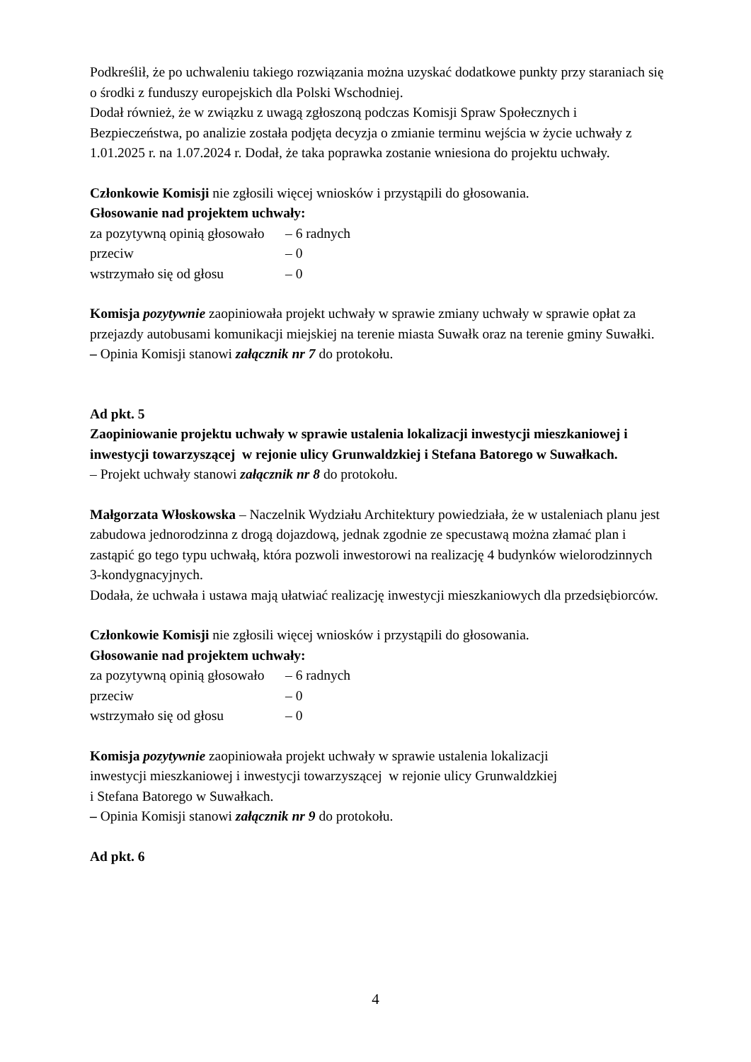Podkreślił, że po uchwaleniu takiego rozwiązania można uzyskać dodatkowe punkty przy staraniach się o środki z funduszy europejskich dla Polski Wschodniej.
Dodał również, że w związku z uwagą zgłoszoną podczas Komisji Spraw Społecznych i Bezpieczeństwa, po analizie została podjęta decyzja o zmianie terminu wejścia w życie uchwały z 1.01.2025 r. na 1.07.2024 r. Dodał, że taka poprawka zostanie wniesiona do projektu uchwały.
Członkowie Komisji nie zgłosili więcej wniosków i przystąpili do głosowania.
Głosowanie nad projektem uchwały:
| za pozytywną opinią głosowało | – 6 radnych |
| przeciw | – 0 |
| wstrzymało się od głosu | – 0 |
Komisja pozytywnie zaopiniowała projekt uchwały w sprawie zmiany uchwały w sprawie opłat za przejazdy autobusami komunikacji miejskiej na terenie miasta Suwałk oraz na terenie gminy Suwałki.
– Opinia Komisji stanowi załącznik nr 7 do protokołu.
Ad pkt. 5
Zaopiniowanie projektu uchwały w sprawie ustalenia lokalizacji inwestycji mieszkaniowej i inwestycji towarzyszącej w rejonie ulicy Grunwaldzkiej i Stefana Batorego w Suwałkach.
– Projekt uchwały stanowi załącznik nr 8 do protokołu.
Małgorzata Włoskowska – Naczelnik Wydziału Architektury powiedziała, że w ustaleniach planu jest zabudowa jednorodzinna z drogą dojazdową, jednak zgodnie ze specustawą można złamać plan i zastąpić go tego typu uchwałą, która pozwoli inwestorowi na realizację 4 budynków wielorodzinnych 3-kondygnacyjnych.
Dodała, że uchwała i ustawa mają ułatwiać realizację inwestycji mieszkaniowych dla przedsiębiorców.
Członkowie Komisji nie zgłosili więcej wniosków i przystąpili do głosowania.
Głosowanie nad projektem uchwały:
| za pozytywną opinią głosowało | – 6 radnych |
| przeciw | – 0 |
| wstrzymało się od głosu | – 0 |
Komisja pozytywnie zaopiniowała projekt uchwały w sprawie ustalenia lokalizacji
inwestycji mieszkaniowej i inwestycji towarzyszącej w rejonie ulicy Grunwaldzkiej
i Stefana Batorego w Suwałkach.
– Opinia Komisji stanowi załącznik nr 9 do protokołu.
Ad pkt. 6
4